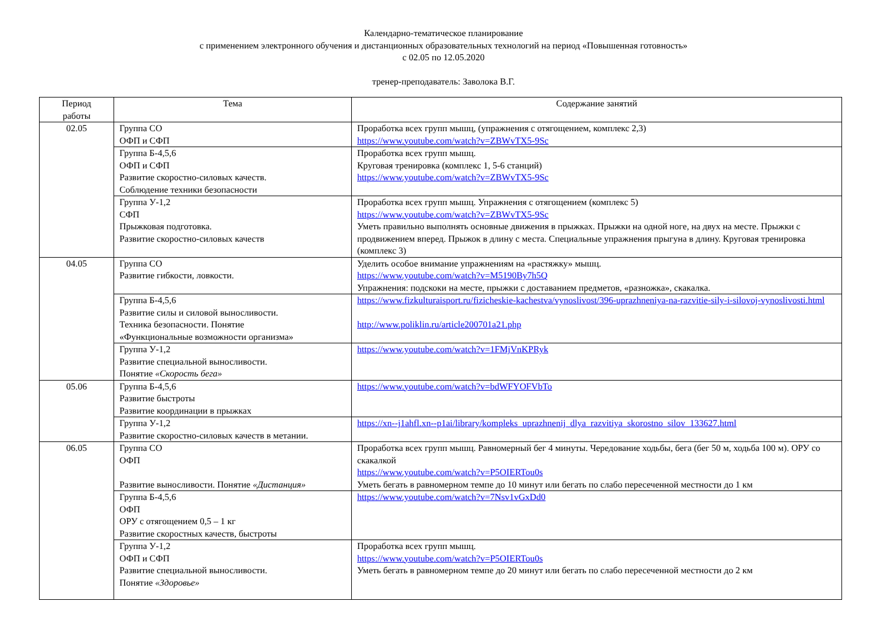Календарно-тематическое планирование
с применением электронного обучения и дистанционных образовательных технологий на период «Повышенная готовность»
с 02.05 по 12.05.2020
тренер-преподаватель: Заволока В.Г.
| Период работы | Тема | Содержание занятий |
| --- | --- | --- |
| 02.05 | Группа СО ОФП и СФП | Проработка всех групп мышц, (упражнения с отягощением, комплекс 2,3) https://www.youtube.com/watch?v=ZBWvTX5-9Sc |
| | Группа Б-4,5,6 ОФП и СФП Развитие скоростно-силовых качеств. Соблюдение техники безопасности | Проработка всех групп мышц. Круговая тренировка (комплекс 1, 5-6 станций) https://www.youtube.com/watch?v=ZBWvTX5-9Sc |
| | Группа У-1,2 СФП Прыжковая подготовка. Развитие скоростно-силовых качеств | Проработка всех групп мышц. Упражнения с отягощением (комплекс 5) https://www.youtube.com/watch?v=ZBWvTX5-9Sc Уметь правильно выполнять основные движения в прыжках. Прыжки на одной ноге, на двух на месте. Прыжки с продвижением вперед. Прыжок в длину с места. Специальные упражнения прыгуна в длину. Круговая тренировка (комплекс 3) |
| 04.05 | Группа СО Развитие гибкости, ловкости. | Уделить особое внимание упражнениям на «растяжку» мышц. https://www.youtube.com/watch?v=M5190By7h5Q Упражнения: подскоки на месте, прыжки с доставанием предметов, «разножка», скакалка. |
| | Группа Б-4,5,6 Развитие силы и силовой выносливости. Техника безопасности. Понятие «Функциональные возможности организма» | https://www.fizkulturaisport.ru/fizicheskie-kachestva/vynoslivost/396-uprazhneniya-na-razvitie-sily-i-silovoj-vynoslivosti.html http://www.poliklin.ru/article200701a21.php |
| | Группа У-1,2 Развитие специальной выносливости. Понятие «Скорость бега» | https://www.youtube.com/watch?v=1FMjVnKPRyk |
| 05.06 | Группа Б-4,5,6 Развитие быстроты Развитие координации в прыжках | https://www.youtube.com/watch?v=bdWFYOFVbTo |
| | Группа У-1,2 Развитие скоростно-силовых качеств в метании. | https://xn--j1ahfl.xn--p1ai/library/kompleks_uprazhnenij_dlya_razvitiya_skorostno_silov_133627.html |
| 06.05 | Группа СО ОФП Развитие выносливости. Понятие «Дистанция» | Проработка всех групп мышц. Равномерный бег 4 минуты. Чередование ходьбы, бега (бег 50 м, ходьба 100 м). ОРУ со скакалкой https://www.youtube.com/watch?v=P5OIERTou0s Уметь бегать в равномерном темпе до 10 минут или бегать по слабо пересеченной местности до 1 км |
| | Группа Б-4,5,6 ОФП ОРУ с отягощением 0,5 – 1 кг Развитие скоростных качеств, быстроты | https://www.youtube.com/watch?v=7Nsv1vGxDd0 |
| | Группа У-1,2 ОФП и СФП Развитие специальной выносливости. Понятие «Здоровье» | Проработка всех групп мышц. https://www.youtube.com/watch?v=P5OIERTou0s Уметь бегать в равномерном темпе до 20 минут или бегать по слабо пересеченной местности до 2 км |